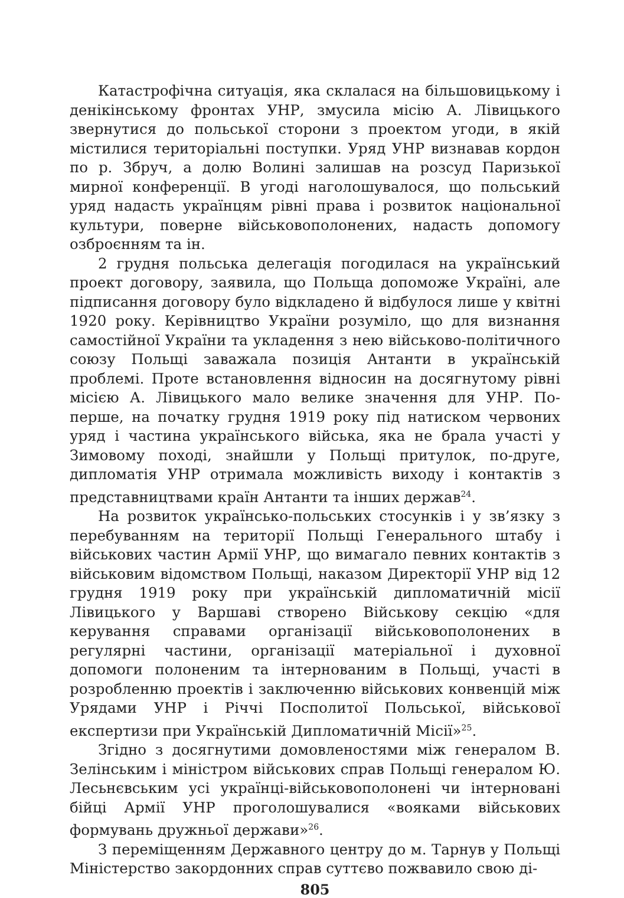Катастрофічна ситуація, яка склалася на більшовицькому і денікінському фронтах УНР, змусила місію А. Лівицького звернутися до польської сторони з проектом угоди, в якій містилися територіальні поступки. Уряд УНР визнавав кордон по р. Збруч, а долю Волині залишав на розсуд Паризької мирної конференції. В угоді наголошувалося, що польський уряд надасть українцям рівні права і розвиток національної культури, поверне військовополонених, надасть допомогу озброєнням та ін.
2 грудня польська делегація погодилася на український проект договору, заявила, що Польща допоможе Україні, але підписання договору було відкладено й відбулося лише у квітні 1920 року. Керівництво України розуміло, що для визнання самостійної України та укладення з нею військово-політичного союзу Польщі заважала позиція Антанти в українській проблемі. Проте встановлення відносин на досягнутому рівні місією А. Лівицького мало велике значення для УНР. По-перше, на початку грудня 1919 року під натиском червоних уряд і частина українського війська, яка не брала участі у Зимовому поході, знайшли у Польщі притулок, по-друге, дипломатія УНР отримала можливість виходу і контактів з представництвами країн Антанти та інших держав<sup>24</sup>.
На розвиток українсько-польських стосунків і у зв’язку з перебуванням на території Польщі Генерального штабу і військових частин Армії УНР, що вимагало певних контактів з військовим відомством Польщі, наказом Директорії УНР від 12 грудня 1919 року при українській дипломатичній місії Лівицького у Варшаві створено Військову секцію «для керування справами організації військовополонених в регулярні частини, організації матеріальної і духовної допомоги полоненим та інтернованим в Польщі, участі в розробленню проектів і заключенню військових конвенцій між Урядами УНР і Річчі Посполитої Польської, військової експертизи при Українській Дипломатичній Місії»<sup>25</sup>.
Згідно з досягнутими домовленостями між генералом В. Зелінським і міністром військових справ Польщі генералом Ю. Лесьнєвським усі українці-військовополонені чи інтерновані бійці Армії УНР проголошувалися «вояками військових формувань дружньої держави»<sup>26</sup>.
З переміщенням Державного центру до м. Тарнув у Польщі Міністерство закордонних справ суттєво пожвавило свою ді-
805